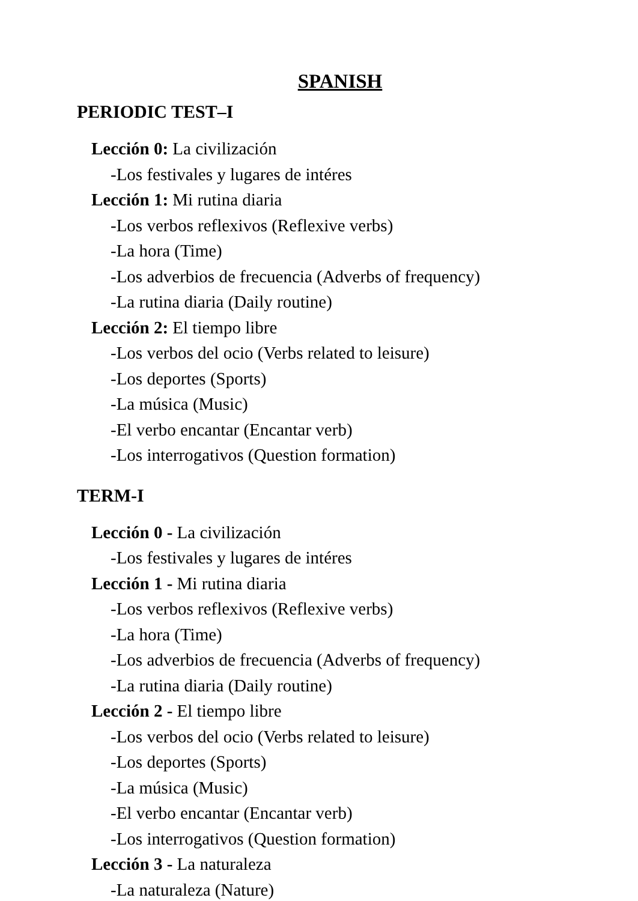SPANISH
PERIODIC TEST–I
Lección 0: La civilización
-Los festivales y lugares de intéres
Lección 1: Mi rutina diaria
-Los verbos reflexivos (Reflexive verbs)
-La hora (Time)
-Los adverbios de frecuencia (Adverbs of frequency)
-La rutina diaria (Daily routine)
Lección 2: El tiempo libre
-Los verbos del ocio (Verbs related to leisure)
-Los deportes (Sports)
-La música (Music)
-El verbo encantar (Encantar verb)
-Los interrogativos (Question formation)
TERM-I
Lección 0 - La civilización
-Los festivales y lugares de intéres
Lección 1 - Mi rutina diaria
-Los verbos reflexivos (Reflexive verbs)
-La hora (Time)
-Los adverbios de frecuencia (Adverbs of frequency)
-La rutina diaria (Daily routine)
Lección 2 - El tiempo libre
-Los verbos del ocio (Verbs related to leisure)
-Los deportes (Sports)
-La música (Music)
-El verbo encantar (Encantar verb)
-Los interrogativos (Question formation)
Lección 3 - La naturaleza
-La naturaleza (Nature)